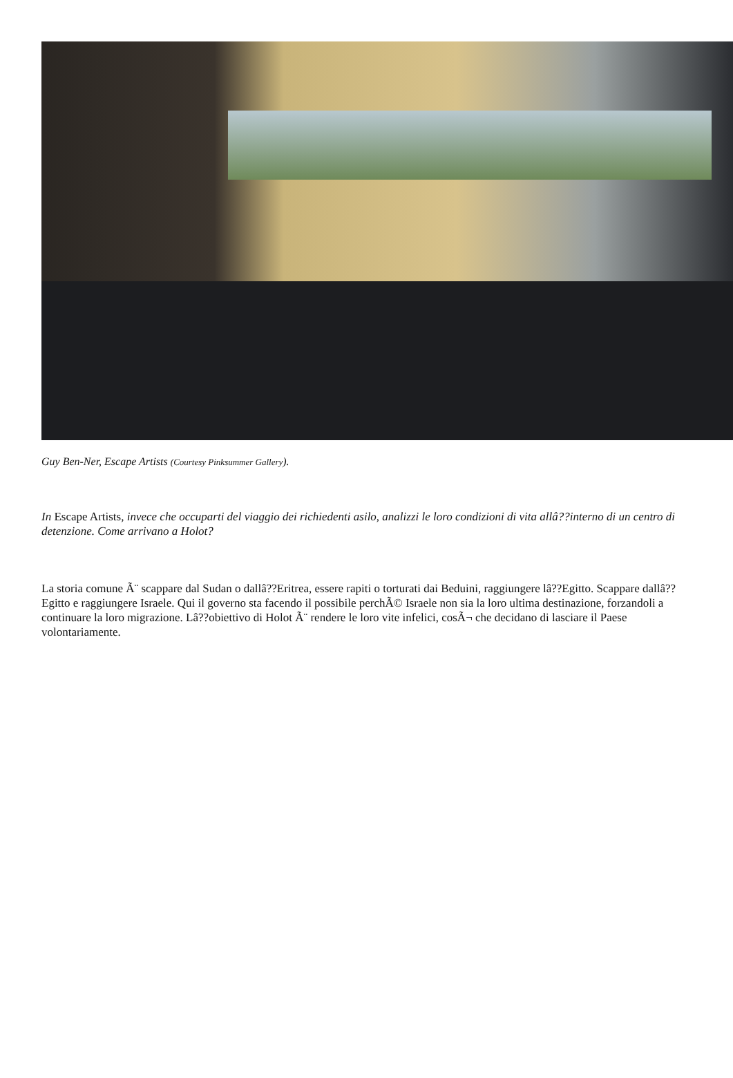Guy Ben-Ner, Escape Artists (Courtesy Pinksummer Gallery).
In Escape Artists, invece che occuparti del viaggio dei richiedenti asilo, analizzi le loro condizioni di vita allâ??interno di un centro di detenzione. Come arrivano a Holot?
La storia comune Ã¨ scappare dal Sudan o dallâ??Eritrea, essere rapiti o torturati dai Beduini, raggiungere lâ??Egitto. Scappare dallâ??Egitto e raggiungere Israele. Qui il governo sta facendo il possibile perchÃ© Israele non sia la loro ultima destinazione, forzandoli a continuare la loro migrazione. Lâ??obiettivo di Holot Ã¨ rendere le loro vite infelici, cosÃ¬ che decidano di lasciare il Paese volontariamente.